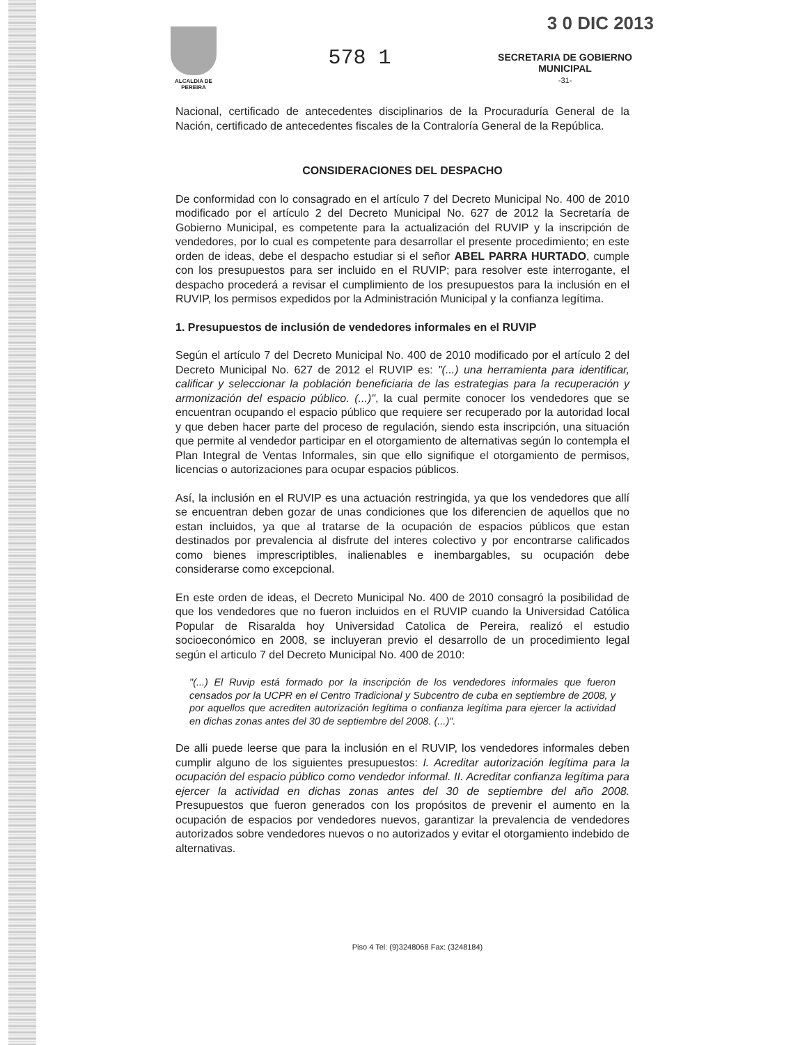3 0 DIC 2013
ALCALDIA DE PEREIRA
578 1
SECRETARIA DE GOBIERNO
MUNICIPAL
-31-
Nacional, certificado de antecedentes disciplinarios de la Procuraduría General de la Nación, certificado de antecedentes fiscales de la Contraloría General de la República.
CONSIDERACIONES DEL DESPACHO
De conformidad con lo consagrado en el artículo 7 del Decreto Municipal No. 400 de 2010 modificado por el artículo 2 del Decreto Municipal No. 627 de 2012 la Secretaría de Gobierno Municipal, es competente para la actualización del RUVIP y la inscripción de vendedores, por lo cual es competente para desarrollar el presente procedimiento; en este orden de ideas, debe el despacho estudiar si el señor ABEL PARRA HURTADO, cumple con los presupuestos para ser incluido en el RUVIP; para resolver este interrogante, el despacho procederá a revisar el cumplimiento de los presupuestos para la inclusión en el RUVIP, los permisos expedidos por la Administración Municipal y la confianza legítima.
1. Presupuestos de inclusión de vendedores informales en el RUVIP
Según el artículo 7 del Decreto Municipal No. 400 de 2010 modificado por el artículo 2 del Decreto Municipal No. 627 de 2012 el RUVIP es: "(...) una herramienta para identificar, calificar y seleccionar la población beneficiaria de las estrategias para la recuperación y armonización del espacio público. (...)", la cual permite conocer los vendedores que se encuentran ocupando el espacio público que requiere ser recuperado por la autoridad local y que deben hacer parte del proceso de regulación, siendo esta inscripción, una situación que permite al vendedor participar en el otorgamiento de alternativas según lo contempla el Plan Integral de Ventas Informales, sin que ello signifique el otorgamiento de permisos, licencias o autorizaciones para ocupar espacios públicos.
Así, la inclusión en el RUVIP es una actuación restringida, ya que los vendedores que allí se encuentran deben gozar de unas condiciones que los diferencien de aquellos que no estan incluidos, ya que al tratarse de la ocupación de espacios públicos que estan destinados por prevalencia al disfrute del interes colectivo y por encontrarse calificados como bienes imprescriptibles, inalienables e inembargables, su ocupación debe considerarse como excepcional.
En este orden de ideas, el Decreto Municipal No. 400 de 2010 consagró la posibilidad de que los vendedores que no fueron incluidos en el RUVIP cuando la Universidad Católica Popular de Risaralda hoy Universidad Catolica de Pereira, realizó el estudio socioeconómico en 2008, se incluyeran previo el desarrollo de un procedimiento legal según el articulo 7 del Decreto Municipal No. 400 de 2010:
"(...) El Ruvip está formado por la inscripción de los vendedores informales que fueron censados por la UCPR en el Centro Tradicional y Subcentro de cuba en septiembre de 2008, y por aquellos que acrediten autorización legítima o confianza legítima para ejercer la actividad en dichas zonas antes del 30 de septiembre del 2008. (...)".
De alli puede leerse que para la inclusión en el RUVIP, los vendedores informales deben cumplir alguno de los siguientes presupuestos: I. Acreditar autorización legítima para la ocupación del espacio público como vendedor informal. II. Acreditar confianza legítima para ejercer la actividad en dichas zonas antes del 30 de septiembre del año 2008. Presupuestos que fueron generados con los propósitos de prevenir el aumento en la ocupación de espacios por vendedores nuevos, garantizar la prevalencia de vendedores autorizados sobre vendedores nuevos o no autorizados y evitar el otorgamiento indebido de alternativas.
Piso 4 Tel: (9)3248068 Fax: (3248184)